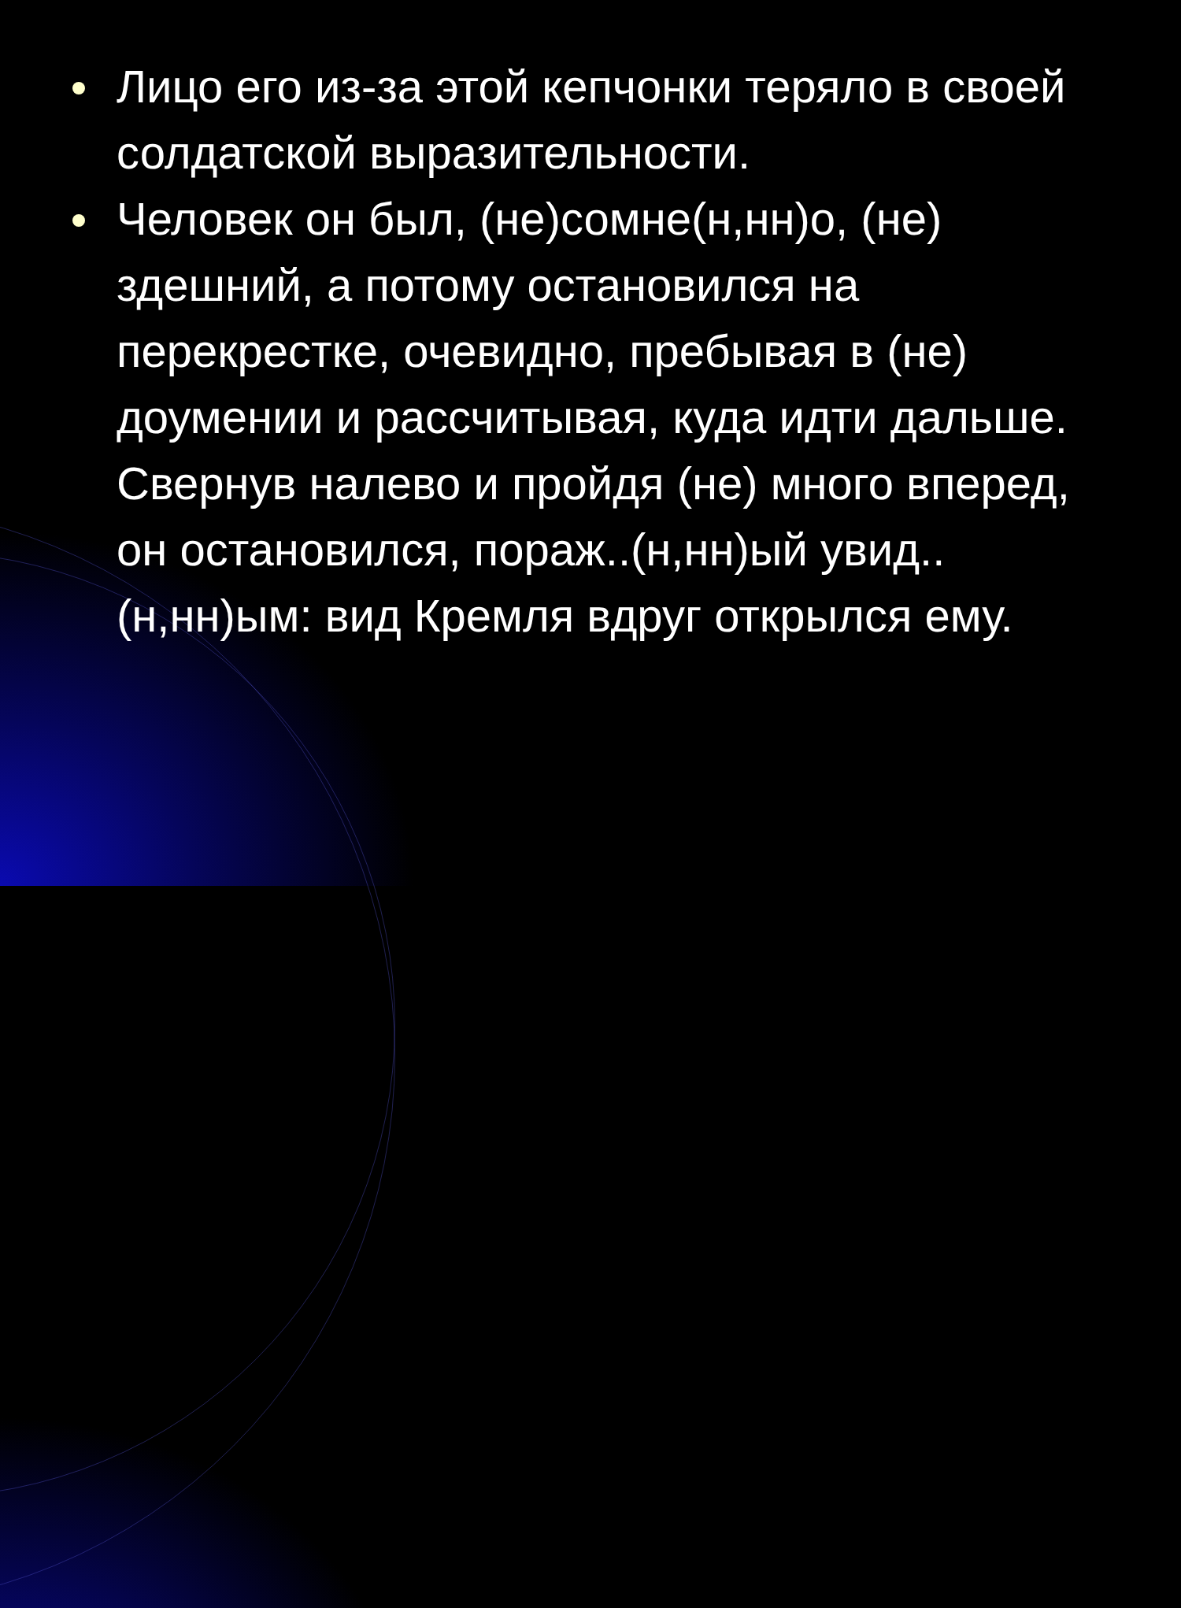Лицо его из-за этой кепчонки теряло в своей солдатской выразительности.
Человек он был, (не)сомне(н,нн)о, (не) здешний, а потому остановился на перекрестке, очевидно, пребывая в (не) доумении и рассчитывая, куда идти дальше. Свернув налево и пройдя (не) много вперед, он остановился, пораж..(н,нн)ый увид..(н,нн)ым: вид Кремля вдруг открылся ему.